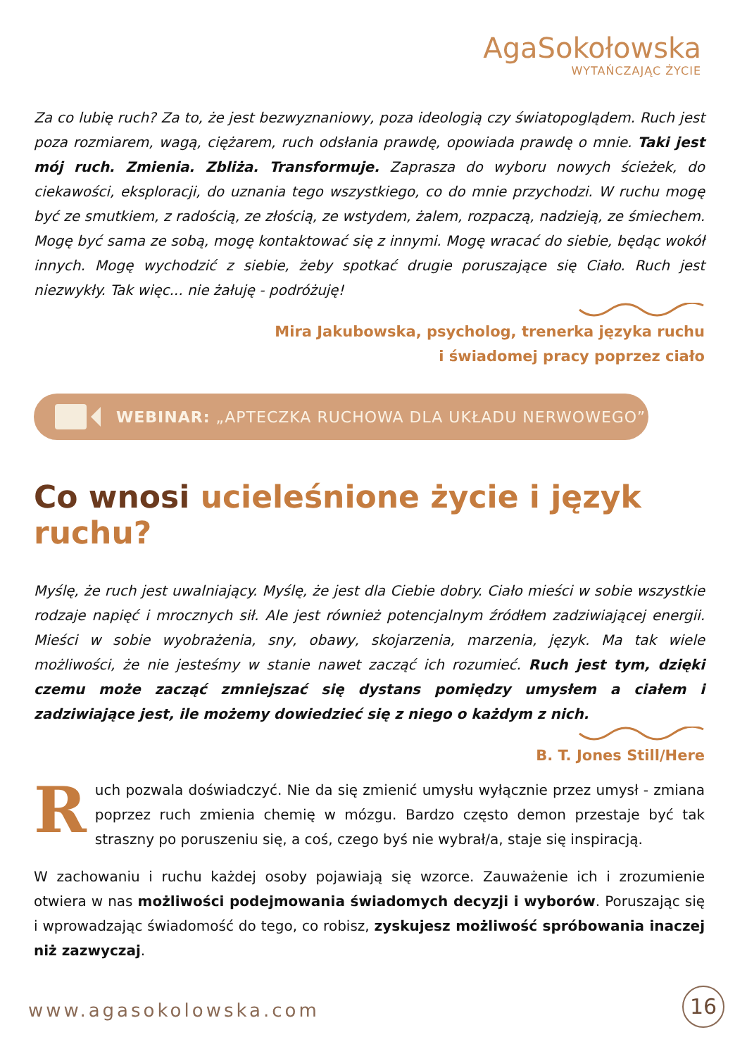AgaSokołowska
WYTAŃCZAJĄC ŻYCIE
Za co lubię ruch? Za to, że jest bezwyznaniowy, poza ideologią czy światopoglądem. Ruch jest poza rozmiarem, wagą, ciężarem, ruch odsłania prawdę, opowiada prawdę o mnie. Taki jest mój ruch. Zmienia. Zbliża. Transformuje. Zaprasza do wyboru nowych ścieżek, do ciekawości, eksploracji, do uznania tego wszystkiego, co do mnie przychodzi. W ruchu mogę być ze smutkiem, z radością, ze złością, ze wstydem, żalem, rozpaczą, nadzieją, ze śmiechem. Mogę być sama ze sobą, mogę kontaktować się z innymi. Mogę wracać do siebie, będąc wokół innych. Mogę wychodzić z siebie, żeby spotkać drugie poruszające się Ciało. Ruch jest niezwykły. Tak więc... nie żałuję - podróżuję!
Mira Jakubowska, psycholog, trenerka języka ruchu
i świadomej pracy poprzez ciało
WEBINAR: „APTECZKA RUCHOWA DLA UKŁADU NERWOWEGO”
Co wnosi ucieleśnione życie i język ruchu?
Myślę, że ruch jest uwalniający. Myślę, że jest dla Ciebie dobry. Ciało mieści w sobie wszystkie rodzaje napięć i mrocznych sił. Ale jest również potencjalnym źródłem zadziwiającej energii. Mieści w sobie wyobrażenia, sny, obawy, skojarzenia, marzenia, język. Ma tak wiele możliwości, że nie jesteśmy w stanie nawet zacząć ich rozumieć. Ruch jest tym, dzięki czemu może zacząć zmniejszać się dystans pomiędzy umysłem a ciałem i zadziwiające jest, ile możemy dowiedzieć się z niego o każdym z nich.
B. T. Jones Still/Here
Ruch pozwala doświadczyć. Nie da się zmienić umysłu wyłącznie przez umysł - zmiana poprzez ruch zmienia chemię w mózgu. Bardzo często demon przestaje być tak straszny po poruszeniu się, a coś, czego byś nie wybrał/a, staje się inspiracją.
W zachowaniu i ruchu każdej osoby pojawiają się wzorce. Zauważenie ich i zrozumienie otwiera w nas możliwości podejmowania świadomych decyzji i wyborów. Poruszając się i wprowadzając świadomość do tego, co robisz, zyskujesz możliwość spróbowania inaczej niż zazwyczaj.
www.agasokolowska.com 16